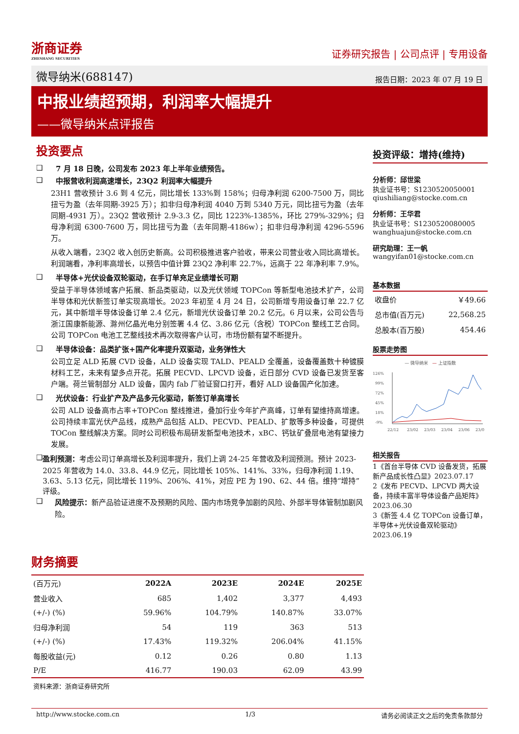浙商证券
ZHESHANG SECURITIES
证券研究报告 | 公司点评 | 专用设备
微导纳米(688147) 报告日期：2023 年 07 月 19 日
中报业绩超预期，利润率大幅提升
——微导纳米点评报告
投资要点
❑ 7 月 18 日晚，公司发布 2023 年上半年业绩预告。
❑ 中报营收利润高速增长，23Q2 利润率大幅提升
23H1 营收预计 3.6 到 4 亿元，同比增长 133%到 158%；归母净利润 6200-7500 万，同比扭亏为盈（去年同期-3925 万）；扣非归母净利润 4040 万到 5340 万元，同比扭亏为盈（去年同期-4931 万）。23Q2 营收预计 2.9-3.3 亿，同比 1223%-1385%，环比 279%-329%；归母净利润 6300-7600 万，同比扭亏为盈（去年同期-4186w）；扣非归母净利润 4296-5596 万。
从收入端看，23Q2 收入创历史新高。公司积极推进客户验收，带来公司营业收入同比高增长。利润端看，净利率高增长，以预告中值计算 23Q2 净利率 22.7%，远高于 22 年净利率 7.9%。
❑ 半导体+光伏设备双轮驱动，在手订单充足业绩增长可期
受益于半导体领域客户拓展、新品类驱动，以及光伏领域 TOPCon 等新型电池技术扩产，公司半导体和光伏新签订单实现高增长。2023 年初至 4 月 24 日，公司新增专用设备订单 22.7 亿元，其中新增半导体设备订单 2.4 亿元，新增光伏设备订单 20.2 亿元。6 月以来，公司公告与浙江国康新能源、滁州亿晶光电分别签署 4.4 亿、3.86 亿元（含税）TOPCon 整线工艺合同。公司 TOPCon 电池工艺整线技术再次取得客户认可，市场份额有望不断提升。
❑ 半导体设备：品类扩张+国产化率提升双驱动，业务弹性大
公司立足 ALD 拓展 CVD 设备，ALD 设备实现 TALD、PEALD 全覆盖，设备覆盖数十种镀膜材料工艺，未来有望多点开花。拓展 PECVD、LPCVD 设备，近日部分 CVD 设备已发货至客户端。荷兰管制部分 ALD 设备，国内 fab 厂验证窗口打开，看好 ALD 设备国产化加速。
❑ 光伏设备：行业扩产及产品多元化驱动，新签订单高增长
公司 ALD 设备高市占率+TOPCon 整线推进，叠加行业今年扩产高峰，订单有望维持高增速。公司持续丰富光伏产品线，成熟产品包括 ALD、PECVD、PEALD、扩散等多种设备，可提供 TOCon 整线解决方案。同时公司积极布局研发新型电池技术，xBC、钙钛矿叠层电池有望接力发展。
❑ 盈利预测：考虑公司订单高增长及利润率提升，我们上调 24-25 年营收及利润预测。预计 2023-2025 年营收为 14.0、33.8、44.9 亿元，同比增长 105%、141%、33%，归母净利润 1.19、3.63、5.13 亿元，同比增长 119%、206%、41%，对应 PE 为 190、62、44 倍。维持“增持”评级。
❑ 风险提示：新产品验证进度不及预期的风险、国内市场竞争加剧的风险、外部半导体管制加剧风险。
投资评级：增持(维持)
分析师：邱世梁
执业证书号：S1230520050001
qiushiliang@stocke.com.cn
分析师：王华君
执业证书号：S1230520080005
wanghuajun@stocke.com.cn
研究助理：王一帆
wangyifan01@stocke.com.cn
基本数据
| 收盘价 | ￥49.66 |
| 总市值(百万元) | 22,568.25 |
| 总股本(百万股) | 454.46 |
股票走势图
— 微导纳米 — 上证指数
126%
99%
72%
45%
18%
-9%
22/12
23/02
23/03
23/04
23/06
23/0
相关报告
1《首台半导体 CVD 设备发货，拓展新产品成长性凸显》2023.07.17
2《发布 PECVD、LPCVD 两大设备，持续丰富半导体设备产品矩阵》2023.06.30
3《新签 4.4 亿 TOPCon 设备订单，半导体+光伏设备双轮驱动》2023.06.19
财务摘要
| (百万元) | 2022A | 2023E | 2024E | 2025E |
| --- | --- | --- | --- | --- |
| 营业收入 | 685 | 1,402 | 3,377 | 4,493 |
| (+/-) (%) | 59.96% | 104.79% | 140.87% | 33.07% |
| 归母净利润 | 54 | 119 | 363 | 513 |
| (+/-) (%) | 17.43% | 119.32% | 206.04% | 41.15% |
| 每股收益(元) | 0.12 | 0.26 | 0.80 | 1.13 |
| P/E | 416.77 | 190.03 | 62.09 | 43.99 |
资料来源：浙商证券研究所
http://www.stocke.com.cn 1/3 请务必阅读正文之后的免责条款部分